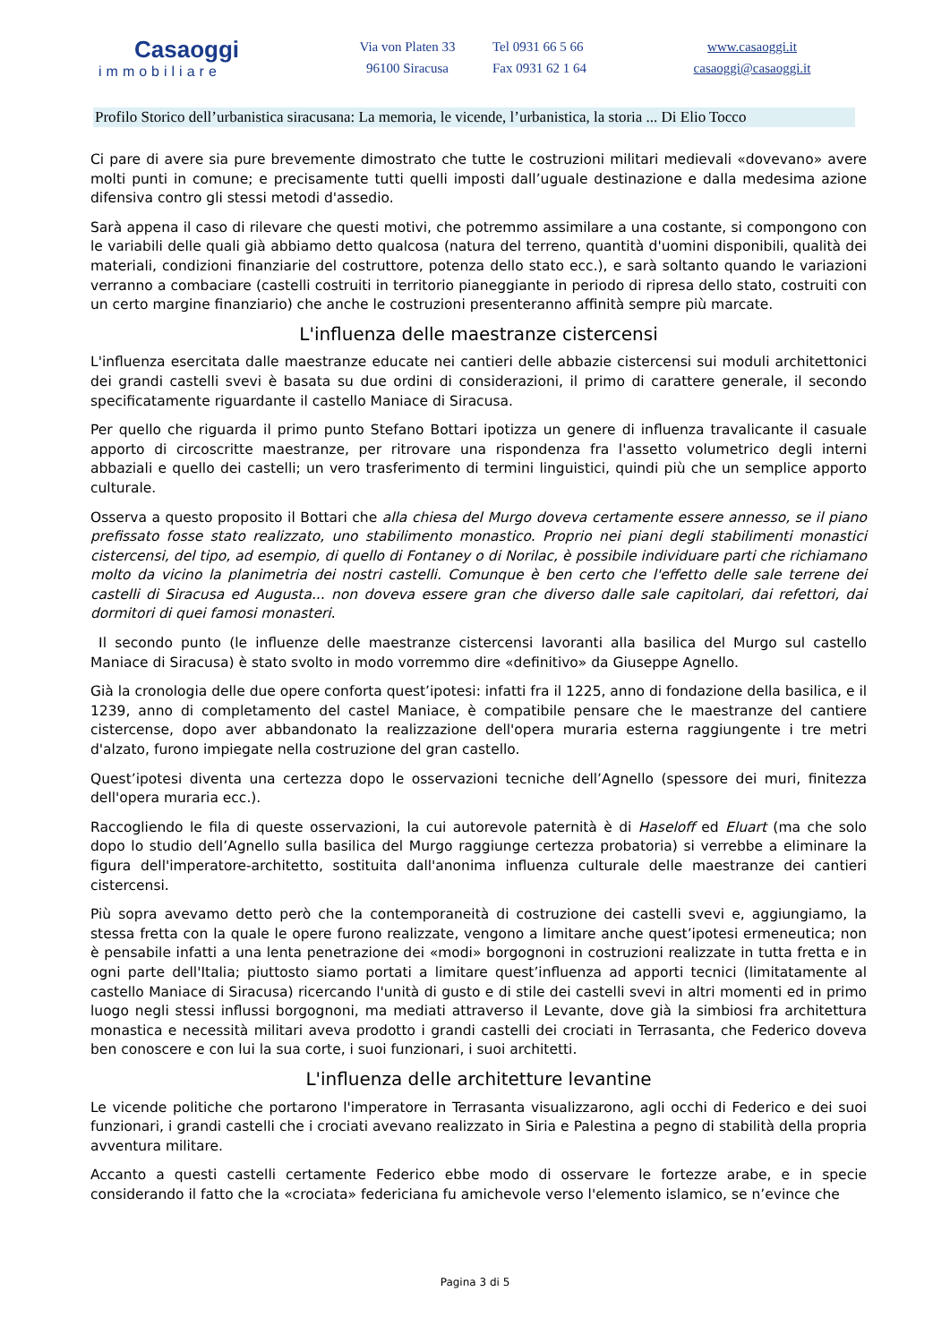Casaoggi
immobiliare
Via von Platen 33
96100 Siracusa
Tel 0931 66 5 66
Fax 0931 62 1 64
www.casaoggi.it
casaoggi@casaoggi.it
Profilo Storico dell’urbanistica siracusana: La memoria, le vicende, l’urbanistica, la storia ... Di Elio Tocco
Ci pare di avere sia pure brevemente dimostrato che tutte le costruzioni militari medievali «dovevano» avere molti punti in comune; e precisamente tutti quelli imposti dall’uguale destinazione e dalla medesima azione difensiva contro gli stessi metodi d'assedio.
Sarà appena il caso di rilevare che questi motivi, che potremmo assimilare a una costante, si compongono con le variabili delle quali già abbiamo detto qualcosa (natura del terreno, quantità d'uomini disponibili, qualità dei materiali, condizioni finanziarie del costruttore, potenza dello stato ecc.), e sarà soltanto quando le variazioni verranno a combaciare (castelli costruiti in territorio pianeggiante in periodo di ripresa dello stato, costruiti con un certo margine finanziario) che anche le costruzioni presenteranno affinità sempre più marcate.
L'influenza delle maestranze cistercensi
L'influenza esercitata dalle maestranze educate nei cantieri delle abbazie cistercensi sui moduli architettonici dei grandi castelli svevi è basata su due ordini di considerazioni, il primo di carattere generale, il secondo specificatamente riguardante il castello Maniace di Siracusa.
Per quello che riguarda il primo punto Stefano Bottari ipotizza un genere di influenza travalicante il casuale apporto di circoscritte maestranze, per ritrovare una rispondenza fra l'assetto volumetrico degli interni abbaziali e quello dei castelli; un vero trasferimento di termini linguistici, quindi più che un semplice apporto culturale.
Osserva a questo proposito il Bottari che alla chiesa del Murgo doveva certamente essere annesso, se il piano prefissato fosse stato realizzato, uno stabilimento monastico. Proprio nei piani degli stabilimenti monastici cistercensi, del tipo, ad esempio, di quello di Fontaney o di Norilac, è possibile individuare parti che richiamano molto da vicino la planimetria dei nostri castelli. Comunque è ben certo che l'effetto delle sale terrene dei castelli di Siracusa ed Augusta... non doveva essere gran che diverso dalle sale capitolari, dai refettori, dai dormitori di quei famosi monasteri.
Il secondo punto (le influenze delle maestranze cistercensi lavoranti alla basilica del Murgo sul castello Maniace di Siracusa) è stato svolto in modo vorremmo dire «definitivo» da Giuseppe Agnello.
Già la cronologia delle due opere conforta quest’ipotesi: infatti fra il 1225, anno di fondazione della basilica, e il 1239, anno di completamento del castel Maniace, è compatibile pensare che le maestranze del cantiere cistercense, dopo aver abbandonato la realizzazione dell'opera muraria esterna raggiungente i tre metri d'alzato, furono impiegate nella costruzione del gran castello.
Quest’ipotesi diventa una certezza dopo le osservazioni tecniche dell’Agnello (spessore dei muri, finitezza dell'opera muraria ecc.).
Raccogliendo le fila di queste osservazioni, la cui autorevole paternità è di Haseloff ed Eluart (ma che solo dopo lo studio dell’Agnello sulla basilica del Murgo raggiunge certezza probatoria) si verrebbe a eliminare la figura dell'imperatore-architetto, sostituita dall'anonima influenza culturale delle maestranze dei cantieri cistercensi.
Più sopra avevamo detto però che la contemporaneità di costruzione dei castelli svevi e, aggiungiamo, la stessa fretta con la quale le opere furono realizzate, vengono a limitare anche quest’ipotesi ermeneutica; non è pensabile infatti a una lenta penetrazione dei «modi» borgognoni in costruzioni realizzate in tutta fretta e in ogni parte dell'Italia; piuttosto siamo portati a limitare quest’influenza ad apporti tecnici (limitatamente al castello Maniace di Siracusa) ricercando l'unità di gusto e di stile dei castelli svevi in altri momenti ed in primo luogo negli stessi influssi borgognoni, ma mediati attraverso il Levante, dove già la simbiosi fra architettura monastica e necessità militari aveva prodotto i grandi castelli dei crociati in Terrasanta, che Federico doveva ben conoscere e con lui la sua corte, i suoi funzionari, i suoi architetti.
L'influenza delle architetture levantine
Le vicende politiche che portarono l'imperatore in Terrasanta visualizzarono, agli occhi di Federico e dei suoi funzionari, i grandi castelli che i crociati avevano realizzato in Siria e Palestina a pegno di stabilità della propria avventura militare.
Accanto a questi castelli certamente Federico ebbe modo di osservare le fortezze arabe, e in specie considerando il fatto che la «crociata» federiciana fu amichevole verso l'elemento islamico, se n’evince che
Pagina 3 di 5